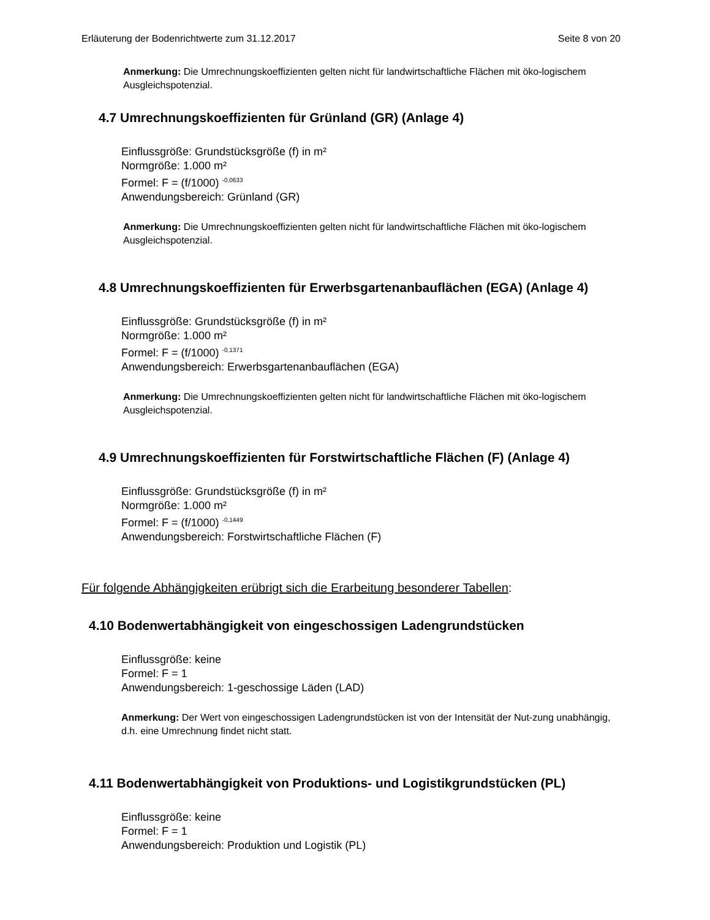Erläuterung der Bodenrichtwerte zum 31.12.2017 Seite 8 von 20
Anmerkung: Die Umrechnungskoeffizienten gelten nicht für landwirtschaftliche Flächen mit öko-logischem Ausgleichspotenzial.
4.7 Umrechnungskoeffizienten für Grünland (GR) (Anlage 4)
Einflussgröße: Grundstücksgröße (f) in m²
Normgröße: 1.000 m²
Formel: F = (f/1000) <sup>-0,0633</sup>
Anwendungsbereich: Grünland (GR)
Anmerkung: Die Umrechnungskoeffizienten gelten nicht für landwirtschaftliche Flächen mit öko-logischem Ausgleichspotenzial.
4.8 Umrechnungskoeffizienten für Erwerbsgartenanbauflächen (EGA) (Anlage 4)
Einflussgröße: Grundstücksgröße (f) in m²
Normgröße: 1.000 m²
Formel: F = (f/1000) <sup>-0,1371</sup>
Anwendungsbereich: Erwerbsgartenanbauflächen (EGA)
Anmerkung: Die Umrechnungskoeffizienten gelten nicht für landwirtschaftliche Flächen mit öko-logischem Ausgleichspotenzial.
4.9 Umrechnungskoeffizienten für Forstwirtschaftliche Flächen (F) (Anlage 4)
Einflussgröße: Grundstücksgröße (f) in m²
Normgröße: 1.000 m²
Formel: F = (f/1000) <sup>-0,1449</sup>
Anwendungsbereich: Forstwirtschaftliche Flächen (F)
Für folgende Abhängigkeiten erübrigt sich die Erarbeitung besonderer Tabellen:
4.10 Bodenwertabhängigkeit von eingeschossigen Ladengrundstücken
Einflussgröße: keine
Formel: F = 1
Anwendungsbereich: 1-geschossige Läden (LAD)
Anmerkung: Der Wert von eingeschossigen Ladengrundstücken ist von der Intensität der Nut-zung unabhängig, d.h. eine Umrechnung findet nicht statt.
4.11 Bodenwertabhängigkeit von Produktions- und Logistikgrundstücken (PL)
Einflussgröße: keine
Formel: F = 1
Anwendungsbereich: Produktion und Logistik (PL)